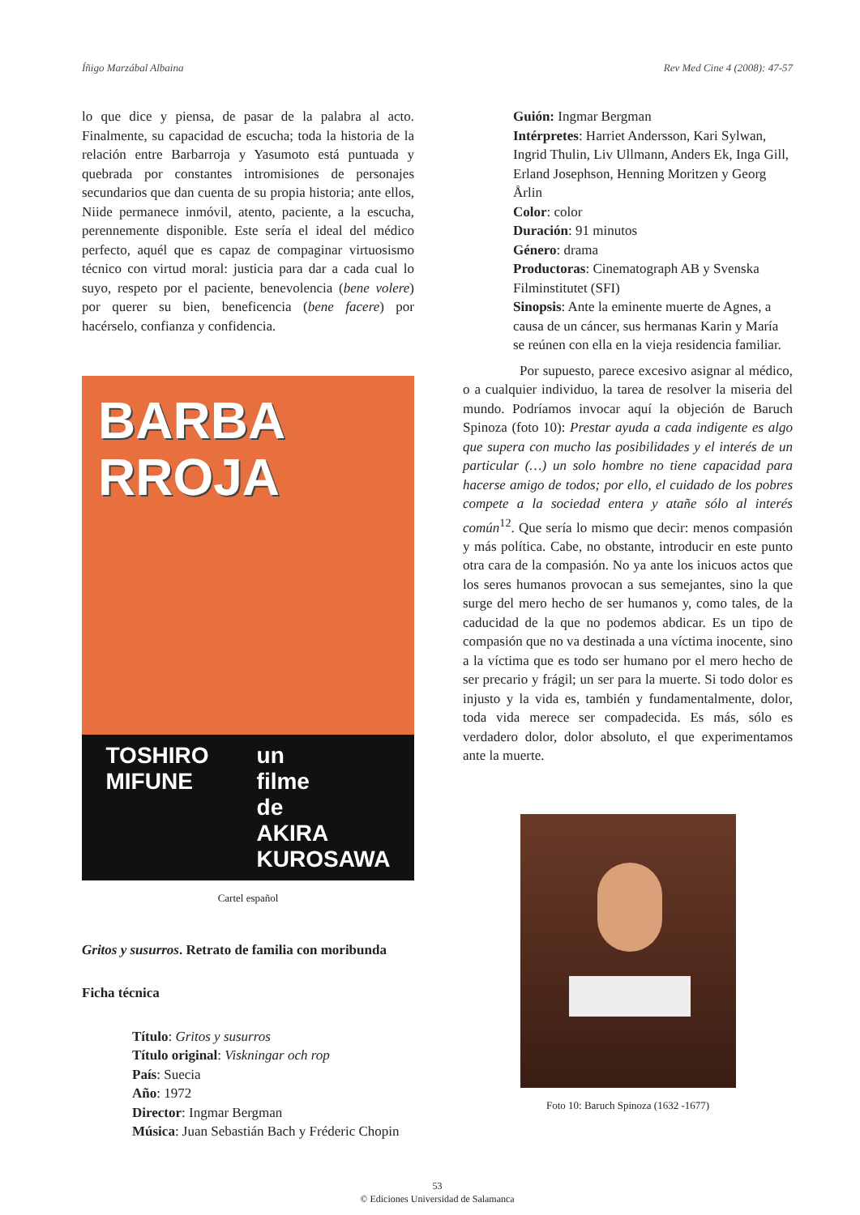Íñigo Marzábal Albaina Rev Med Cine 4 (2008): 47-57
lo que dice y piensa, de pasar de la palabra al acto. Finalmente, su capacidad de escucha; toda la historia de la relación entre Barbarroja y Yasumoto está puntuada y quebrada por constantes intromisiones de personajes secundarios que dan cuenta de su propia historia; ante ellos, Niide permanece inmóvil, atento, paciente, a la escucha, perennemente disponible. Este sería el ideal del médico perfecto, aquél que es capaz de compaginar virtuosismo técnico con virtud moral: justicia para dar a cada cual lo suyo, respeto por el paciente, benevolencia (bene volere) por querer su bien, beneficencia (bene facere) por hacérselo, confianza y confidencia.
BARBA
RROJA
TOSHIRO
MIFUNE un
filme
de
AKIRA
KUROSAWA
Cartel español
Gritos y susurros. Retrato de familia con moribunda
Ficha técnica
Título: Gritos y susurros
Título original: Viskningar och rop
País: Suecia
Año: 1972
Director: Ingmar Bergman
Música: Juan Sebastián Bach y Fréderic Chopin
Guión: Ingmar Bergman
Intérpretes: Harriet Andersson, Kari Sylwan, Ingrid Thulin, Liv Ullmann, Anders Ek, Inga Gill, Erland Josephson, Henning Moritzen y Georg Årlin
Color: color
Duración: 91 minutos
Género: drama
Productoras: Cinematograph AB y Svenska Filminstitutet (SFI)
Sinopsis: Ante la eminente muerte de Agnes, a causa de un cáncer, sus hermanas Karin y María se reúnen con ella en la vieja residencia familiar.
Por supuesto, parece excesivo asignar al médico, o a cualquier individuo, la tarea de resolver la miseria del mundo. Podríamos invocar aquí la objeción de Baruch Spinoza (foto 10): Prestar ayuda a cada indigente es algo que supera con mucho las posibilidades y el interés de un particular (…) un solo hombre no tiene capacidad para hacerse amigo de todos; por ello, el cuidado de los pobres compete a la sociedad entera y atañe sólo al interés común<sup>12</sup>. Que sería lo mismo que decir: menos compasión y más política. Cabe, no obstante, introducir en este punto otra cara de la compasión. No ya ante los inicuos actos que los seres humanos provocan a sus semejantes, sino la que surge del mero hecho de ser humanos y, como tales, de la caducidad de la que no podemos abdicar. Es un tipo de compasión que no va destinada a una víctima inocente, sino a la víctima que es todo ser humano por el mero hecho de ser precario y frágil; un ser para la muerte. Si todo dolor es injusto y la vida es, también y fundamentalmente, dolor, toda vida merece ser compadecida. Es más, sólo es verdadero dolor, dolor absoluto, el que experimentamos ante la muerte.
Foto 10: Baruch Spinoza (1632 -1677)
53
© Ediciones Universidad de Salamanca